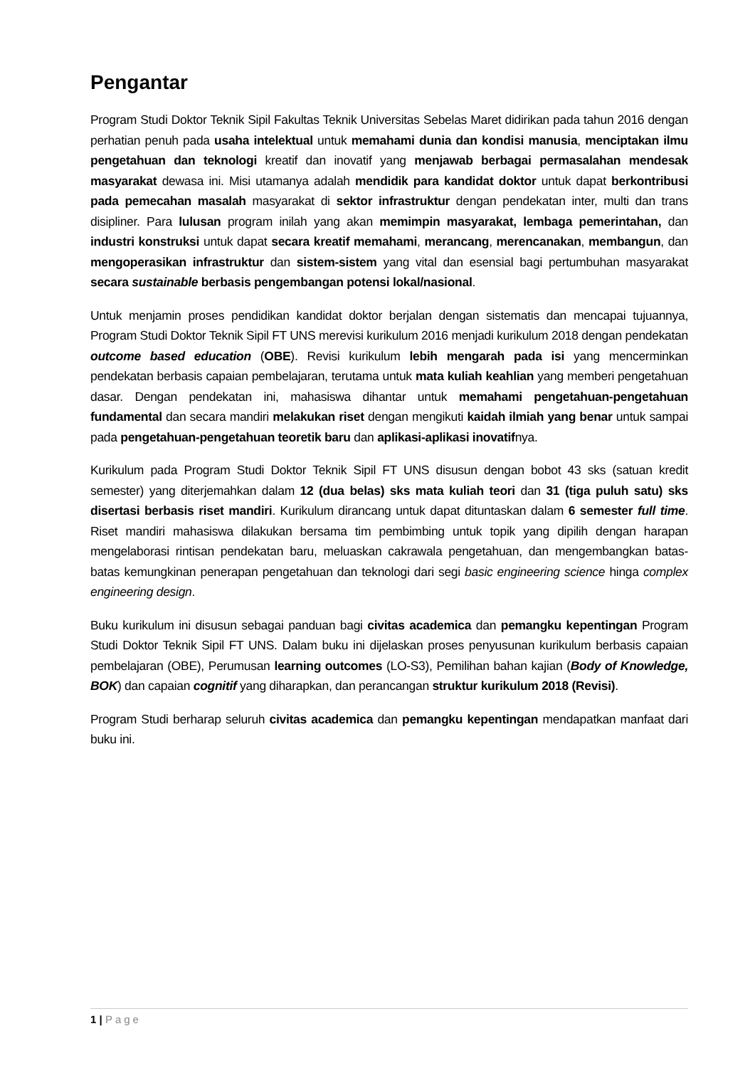Pengantar
Program Studi Doktor Teknik Sipil Fakultas Teknik Universitas Sebelas Maret didirikan pada tahun 2016 dengan perhatian penuh pada usaha intelektual untuk memahami dunia dan kondisi manusia, menciptakan ilmu pengetahuan dan teknologi kreatif dan inovatif yang menjawab berbagai permasalahan mendesak masyarakat dewasa ini. Misi utamanya adalah mendidik para kandidat doktor untuk dapat berkontribusi pada pemecahan masalah masyarakat di sektor infrastruktur dengan pendekatan inter, multi dan trans disipliner. Para lulusan program inilah yang akan memimpin masyarakat, lembaga pemerintahan, dan industri konstruksi untuk dapat secara kreatif memahami, merancang, merencanakan, membangun, dan mengoperasikan infrastruktur dan sistem-sistem yang vital dan esensial bagi pertumbuhan masyarakat secara sustainable berbasis pengembangan potensi lokal/nasional.
Untuk menjamin proses pendidikan kandidat doktor berjalan dengan sistematis dan mencapai tujuannya, Program Studi Doktor Teknik Sipil FT UNS merevisi kurikulum 2016 menjadi kurikulum 2018 dengan pendekatan outcome based education (OBE). Revisi kurikulum lebih mengarah pada isi yang mencerminkan pendekatan berbasis capaian pembelajaran, terutama untuk mata kuliah keahlian yang memberi pengetahuan dasar. Dengan pendekatan ini, mahasiswa dihantar untuk memahami pengetahuan-pengetahuan fundamental dan secara mandiri melakukan riset dengan mengikuti kaidah ilmiah yang benar untuk sampai pada pengetahuan-pengetahuan teoretik baru dan aplikasi-aplikasi inovatifnya.
Kurikulum pada Program Studi Doktor Teknik Sipil FT UNS disusun dengan bobot 43 sks (satuan kredit semester) yang diterjemahkan dalam 12 (dua belas) sks mata kuliah teori dan 31 (tiga puluh satu) sks disertasi berbasis riset mandiri. Kurikulum dirancang untuk dapat dituntaskan dalam 6 semester full time. Riset mandiri mahasiswa dilakukan bersama tim pembimbing untuk topik yang dipilih dengan harapan mengelaborasi rintisan pendekatan baru, meluaskan cakrawala pengetahuan, dan mengembangkan batas-batas kemungkinan penerapan pengetahuan dan teknologi dari segi basic engineering science hinga complex engineering design.
Buku kurikulum ini disusun sebagai panduan bagi civitas academica dan pemangku kepentingan Program Studi Doktor Teknik Sipil FT UNS. Dalam buku ini dijelaskan proses penyusunan kurikulum berbasis capaian pembelajaran (OBE), Perumusan learning outcomes (LO-S3), Pemilihan bahan kajian (Body of Knowledge, BOK) dan capaian cognitif yang diharapkan, dan perancangan struktur kurikulum 2018 (Revisi).
Program Studi berharap seluruh civitas academica dan pemangku kepentingan mendapatkan manfaat dari buku ini.
1 | Page